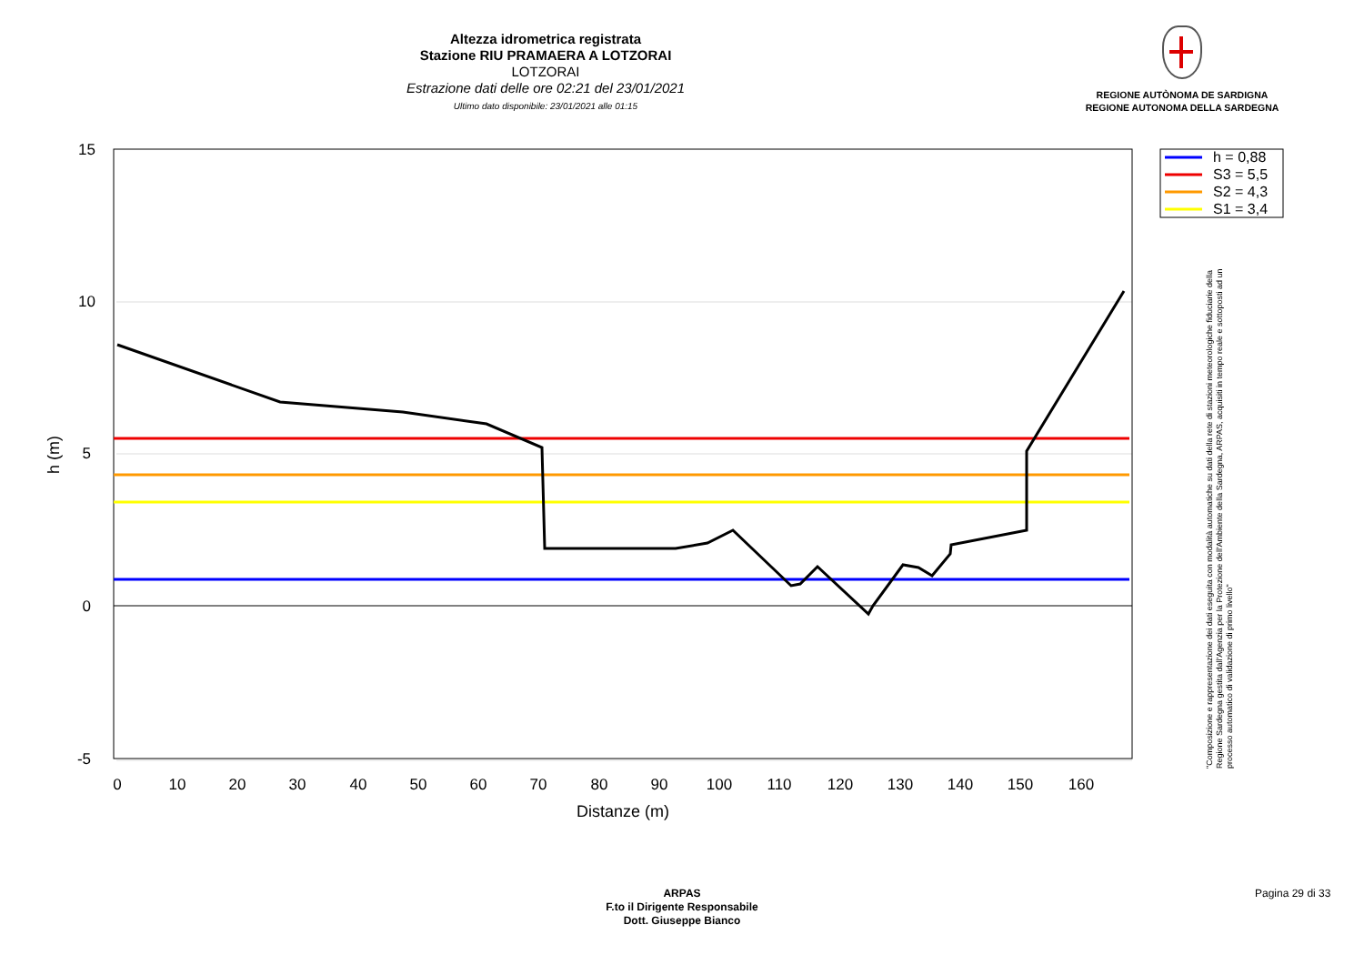Altezza idrometrica registrata
Stazione RIU PRAMAERA A LOTZORAI
LOTZORAI
Estrazione dati delle ore 02:21 del 23/01/2021
Ultimo dato disponibile: 23/01/2021 alle 01:15
REGIONE AUTÒNOMA DE SARDIGNA
REGIONE AUTONOMA DELLA SARDEGNA
h = 0,88
S3 = 5,5
S2 = 4,3
S1 = 3,4
15
10
5
0
-5
0
10
20
30
40
50
60
70
80
90
100
110
120
130
140
150
160
Distanze (m)
h (m)
"Composizione e rappresentazione dei dati eseguita con modalità automatiche su dati della rete di stazioni meteorologiche fiduciarie della Regione Sardegna gestita dall'Agenzia per la Protezione dell'Ambiente della Sardegna, ARPAS, acquisiti in tempo reale e sottoposti ad un processo automatico di validazione di primo livello"
ARPAS
F.to il Dirigente Responsabile
Dott. Giuseppe Bianco
Pagina 29 di 33